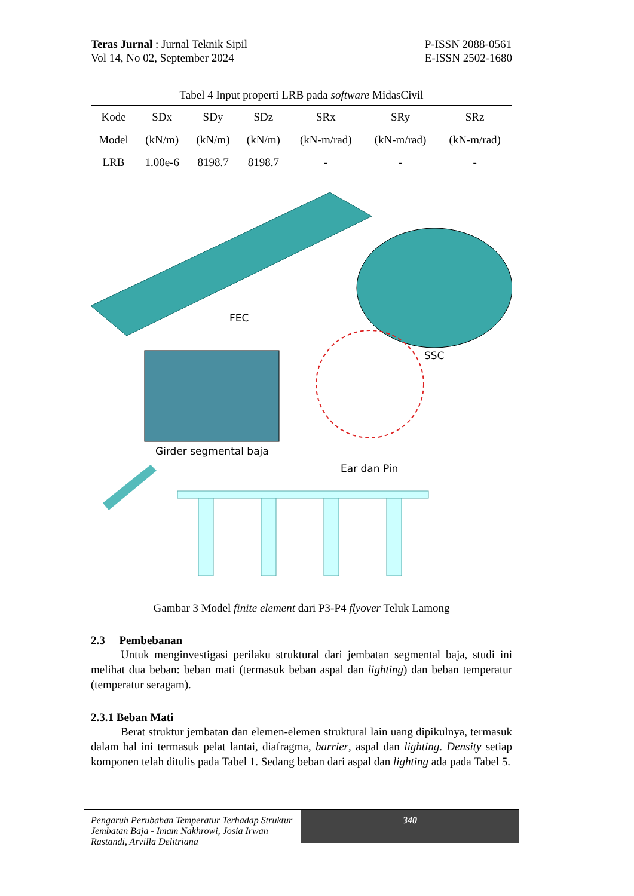Teras Jurnal : Jurnal Teknik Sipil
Vol 14, No 02, September 2024
P-ISSN 2088-0561
E-ISSN 2502-1680
Tabel 4 Input properti LRB pada software MidasCivil
| Kode | SDx | SDy | SDz | SRx | SRy | SRz |
| --- | --- | --- | --- | --- | --- | --- |
| Model | (kN/m) | (kN/m) | (kN/m) | (kN-m/rad) | (kN-m/rad) | (kN-m/rad) |
| LRB | 1.00e-6 | 8198.7 | 8198.7 | - | - | - |
FEC
SSC
Girder segmental baja
Ear dan Pin
Gambar 3 Model finite element dari P3-P4 flyover Teluk Lamong
2.3 Pembebanan
Untuk menginvestigasi perilaku struktural dari jembatan segmental baja, studi ini melihat dua beban: beban mati (termasuk beban aspal dan lighting) dan beban temperatur (temperatur seragam).
2.3.1 Beban Mati
Berat struktur jembatan dan elemen-elemen struktural lain uang dipikulnya, termasuk dalam hal ini termasuk pelat lantai, diafragma, barrier, aspal dan lighting. Density setiap komponen telah ditulis pada Tabel 1. Sedang beban dari aspal dan lighting ada pada Tabel 5.
Pengaruh Perubahan Temperatur Terhadap Struktur Jembatan Baja - Imam Nakhrowi, Josia Irwan Rastandi, Arvilla Delitriana
340